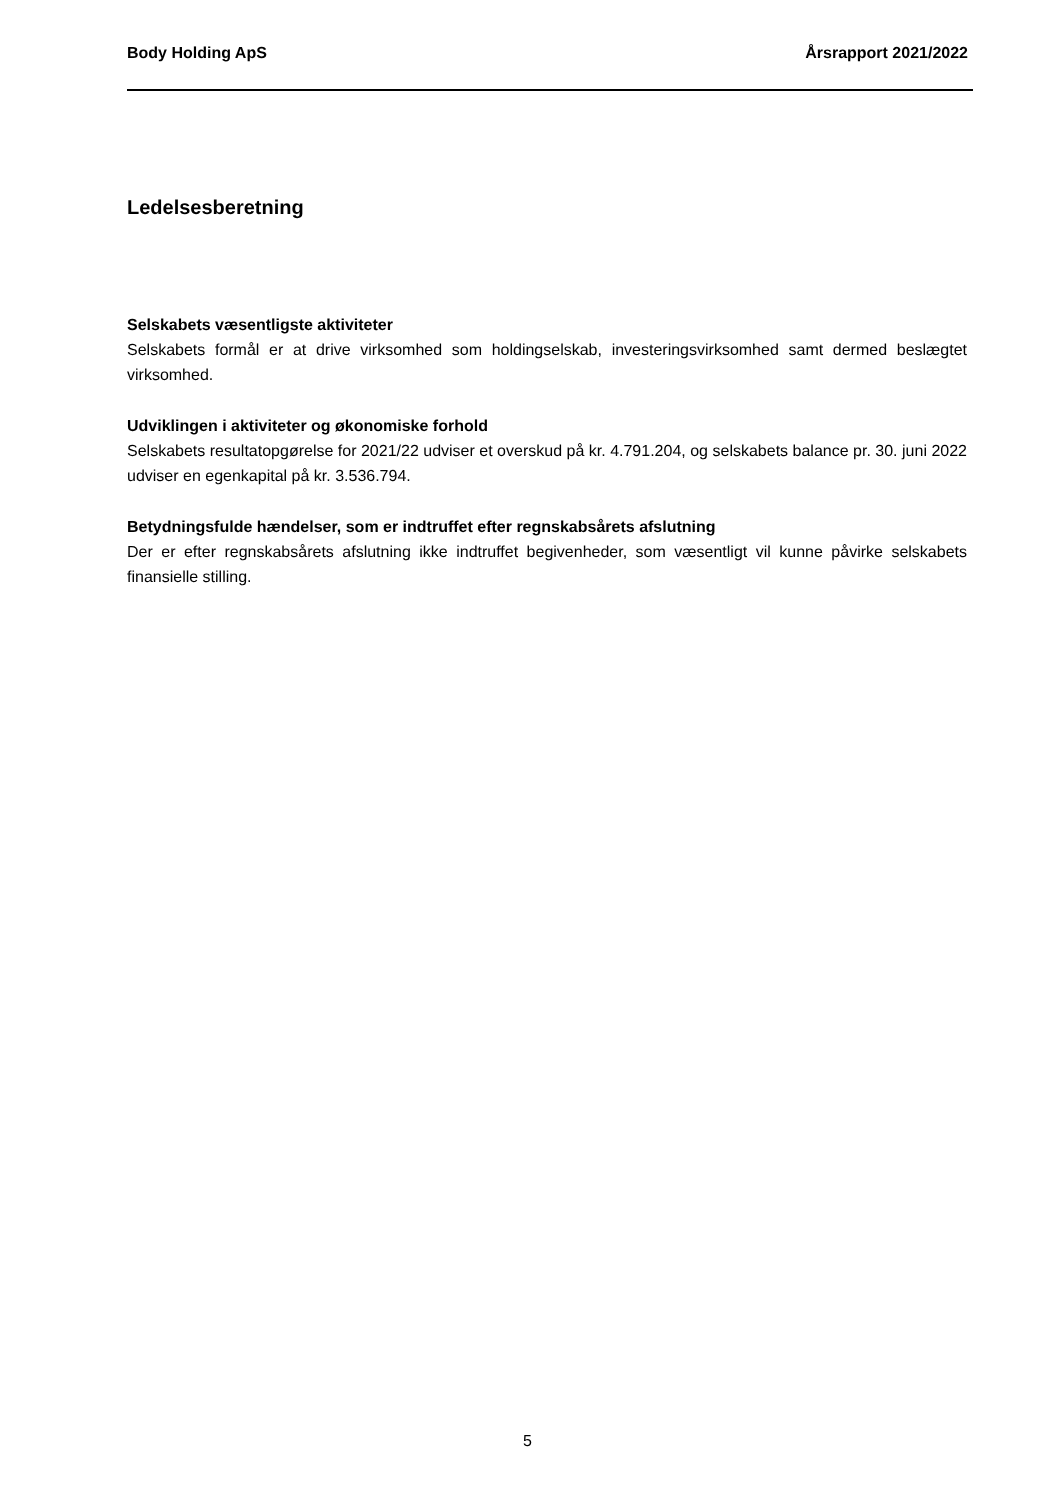Body Holding ApS Årsrapport 2021/2022
Ledelsesberetning
Selskabets væsentligste aktiviteter
Selskabets formål er at drive virksomhed som holdingselskab, investeringsvirksomhed samt dermed beslægtet virksomhed.
Udviklingen i aktiviteter og økonomiske forhold
Selskabets resultatopgørelse for 2021/22 udviser et overskud på kr. 4.791.204, og selskabets balance pr. 30. juni 2022 udviser en egenkapital på kr. 3.536.794.
Betydningsfulde hændelser, som er indtruffet efter regnskabsårets afslutning
Der er efter regnskabsårets afslutning ikke indtruffet begivenheder, som væsentligt vil kunne påvirke selskabets finansielle stilling.
5